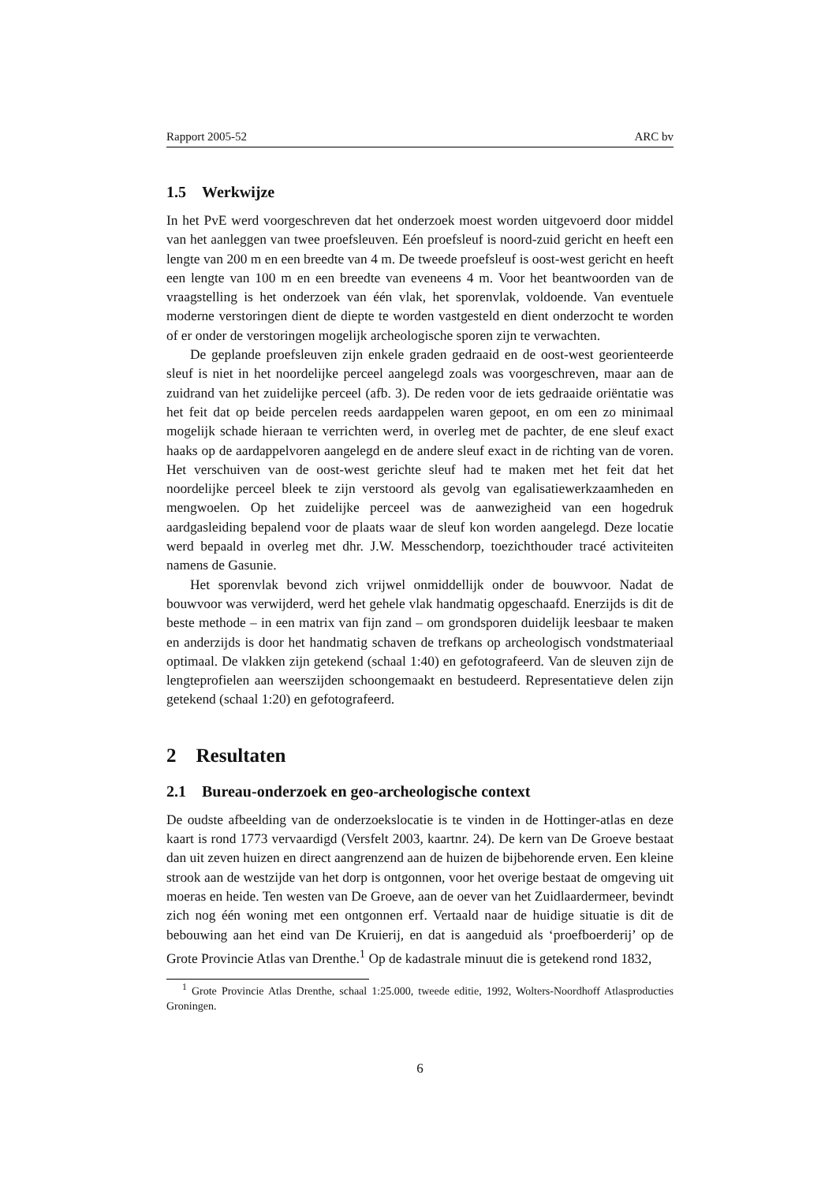Rapport 2005-52 ARC bv
1.5 Werkwijze
In het PvE werd voorgeschreven dat het onderzoek moest worden uitgevoerd door middel van het aanleggen van twee proefsleuven. Eén proefsleuf is noord-zuid gericht en heeft een lengte van 200 m en een breedte van 4 m. De tweede proefsleuf is oost-west gericht en heeft een lengte van 100 m en een breedte van eveneens 4 m. Voor het beantwoorden van de vraagstelling is het onderzoek van één vlak, het sporenvlak, voldoende. Van eventuele moderne verstoringen dient de diepte te worden vastgesteld en dient onderzocht te worden of er onder de verstoringen mogelijk archeologische sporen zijn te verwachten.
De geplande proefsleuven zijn enkele graden gedraaid en de oost-west georienteerde sleuf is niet in het noordelijke perceel aangelegd zoals was voorgeschreven, maar aan de zuidrand van het zuidelijke perceel (afb. 3). De reden voor de iets gedraaide oriëntatie was het feit dat op beide percelen reeds aardappelen waren gepoot, en om een zo minimaal mogelijk schade hieraan te verrichten werd, in overleg met de pachter, de ene sleuf exact haaks op de aardappelvoren aangelegd en de andere sleuf exact in de richting van de voren. Het verschuiven van de oost-west gerichte sleuf had te maken met het feit dat het noordelijke perceel bleek te zijn verstoord als gevolg van egalisatiewerkzaamheden en mengwoelen. Op het zuidelijke perceel was de aanwezigheid van een hogedruk aardgasleiding bepalend voor de plaats waar de sleuf kon worden aangelegd. Deze locatie werd bepaald in overleg met dhr. J.W. Messchendorp, toezichthouder tracé activiteiten namens de Gasunie.
Het sporenvlak bevond zich vrijwel onmiddellijk onder de bouwvoor. Nadat de bouwvoor was verwijderd, werd het gehele vlak handmatig opgeschaafd. Enerzijds is dit de beste methode – in een matrix van fijn zand – om grondsporen duidelijk leesbaar te maken en anderzijds is door het handmatig schaven de trefkans op archeologisch vondstmateriaal optimaal. De vlakken zijn getekend (schaal 1:40) en gefotografeerd. Van de sleuven zijn de lengteprofielen aan weerszijden schoongemaakt en bestudeerd. Representatieve delen zijn getekend (schaal 1:20) en gefotografeerd.
2 Resultaten
2.1 Bureau-onderzoek en geo-archeologische context
De oudste afbeelding van de onderzoekslocatie is te vinden in de Hottinger-atlas en deze kaart is rond 1773 vervaardigd (Versfelt 2003, kaartnr. 24). De kern van De Groeve bestaat dan uit zeven huizen en direct aangrenzend aan de huizen de bijbehorende erven. Een kleine strook aan de westzijde van het dorp is ontgonnen, voor het overige bestaat de omgeving uit moeras en heide. Ten westen van De Groeve, aan de oever van het Zuidlaardermeer, bevindt zich nog één woning met een ontgonnen erf. Vertaald naar de huidige situatie is dit de bebouwing aan het eind van De Kruierij, en dat is aangeduid als ‘proefboerderij’ op de Grote Provincie Atlas van Drenthe.<sup>1</sup> Op de kadastrale minuut die is getekend rond 1832,
<sup>1</sup> Grote Provincie Atlas Drenthe, schaal 1:25.000, tweede editie, 1992, Wolters-Noordhoff Atlasproducties Groningen.
6